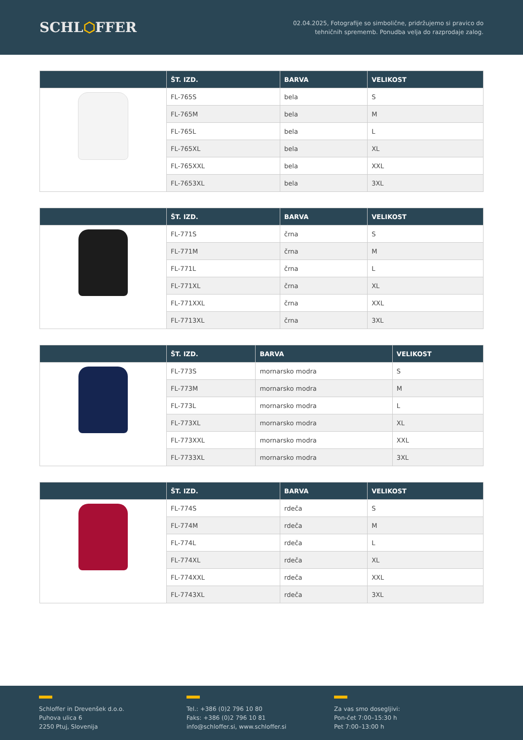SCHL⬡FFER
02.04.2025, Fotografije so simbolične, pridržujemo si pravico do
tehničnih sprememb. Ponudba velja do razprodaje zalog.
| | ŠT. IZD. | BARVA | VELIKOST |
| --- | --- | --- | --- |
| | FL-765S | bela | S |
| | FL-765M | bela | M |
| | FL-765L | bela | L |
| | FL-765XL | bela | XL |
| | FL-765XXL | bela | XXL |
| | FL-7653XL | bela | 3XL |
| | ŠT. IZD. | BARVA | VELIKOST |
| --- | --- | --- | --- |
| | FL-771S | črna | S |
| | FL-771M | črna | M |
| | FL-771L | črna | L |
| | FL-771XL | črna | XL |
| | FL-771XXL | črna | XXL |
| | FL-7713XL | črna | 3XL |
| | ŠT. IZD. | BARVA | VELIKOST |
| --- | --- | --- | --- |
| | FL-773S | mornarsko modra | S |
| | FL-773M | mornarsko modra | M |
| | FL-773L | mornarsko modra | L |
| | FL-773XL | mornarsko modra | XL |
| | FL-773XXL | mornarsko modra | XXL |
| | FL-7733XL | mornarsko modra | 3XL |
| | ŠT. IZD. | BARVA | VELIKOST |
| --- | --- | --- | --- |
| | FL-774S | rdeča | S |
| | FL-774M | rdeča | M |
| | FL-774L | rdeča | L |
| | FL-774XL | rdeča | XL |
| | FL-774XXL | rdeča | XXL |
| | FL-7743XL | rdeča | 3XL |
Schloffer in Drevenšek d.o.o.
Puhova ulica 6
2250 Ptuj, Slovenija
Tel.: +386 (0)2 796 10 80
Faks: +386 (0)2 796 10 81
info@schloffer.si, www.schloffer.si
Za vas smo dosegljivi:
Pon-čet 7:00–15:30 h
Pet 7:00–13:00 h